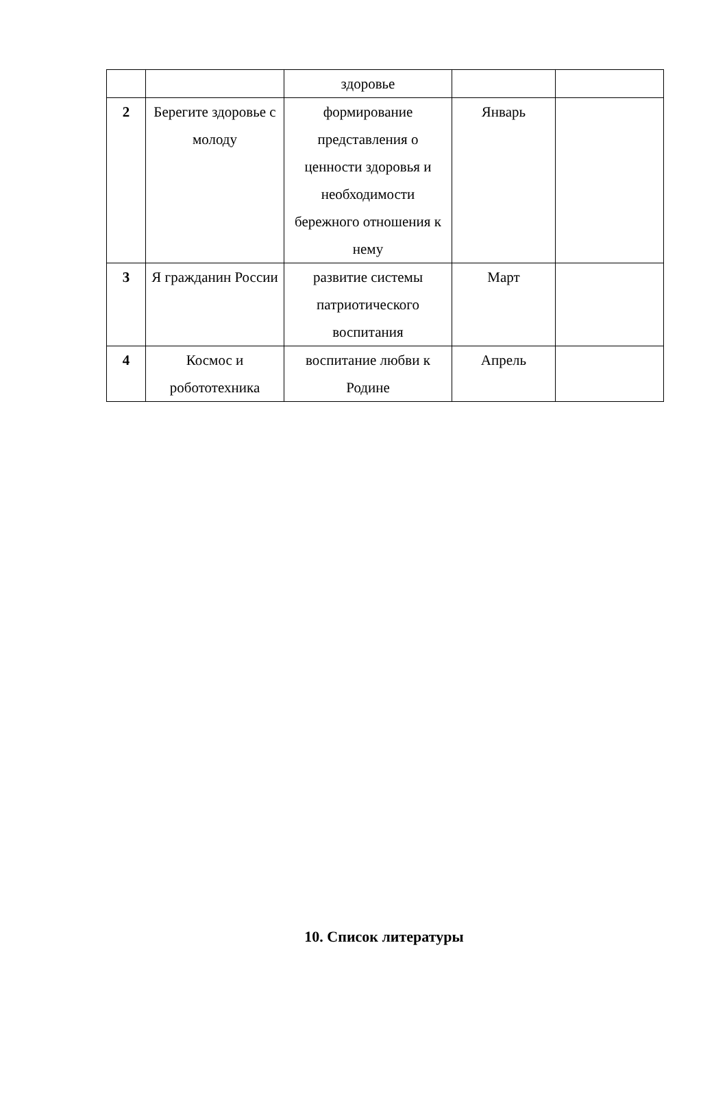| | | здоровье | | |
| 2 | Берегите здоровье с молоду | формирование представления о ценности здоровья и необходимости бережного отношения к нему | Январь | |
| 3 | Я гражданин России | развитие системы патриотического воспитания | Март | |
| 4 | Космос и робототехника | воспитание любви к Родине | Апрель | |
10. Список литературы